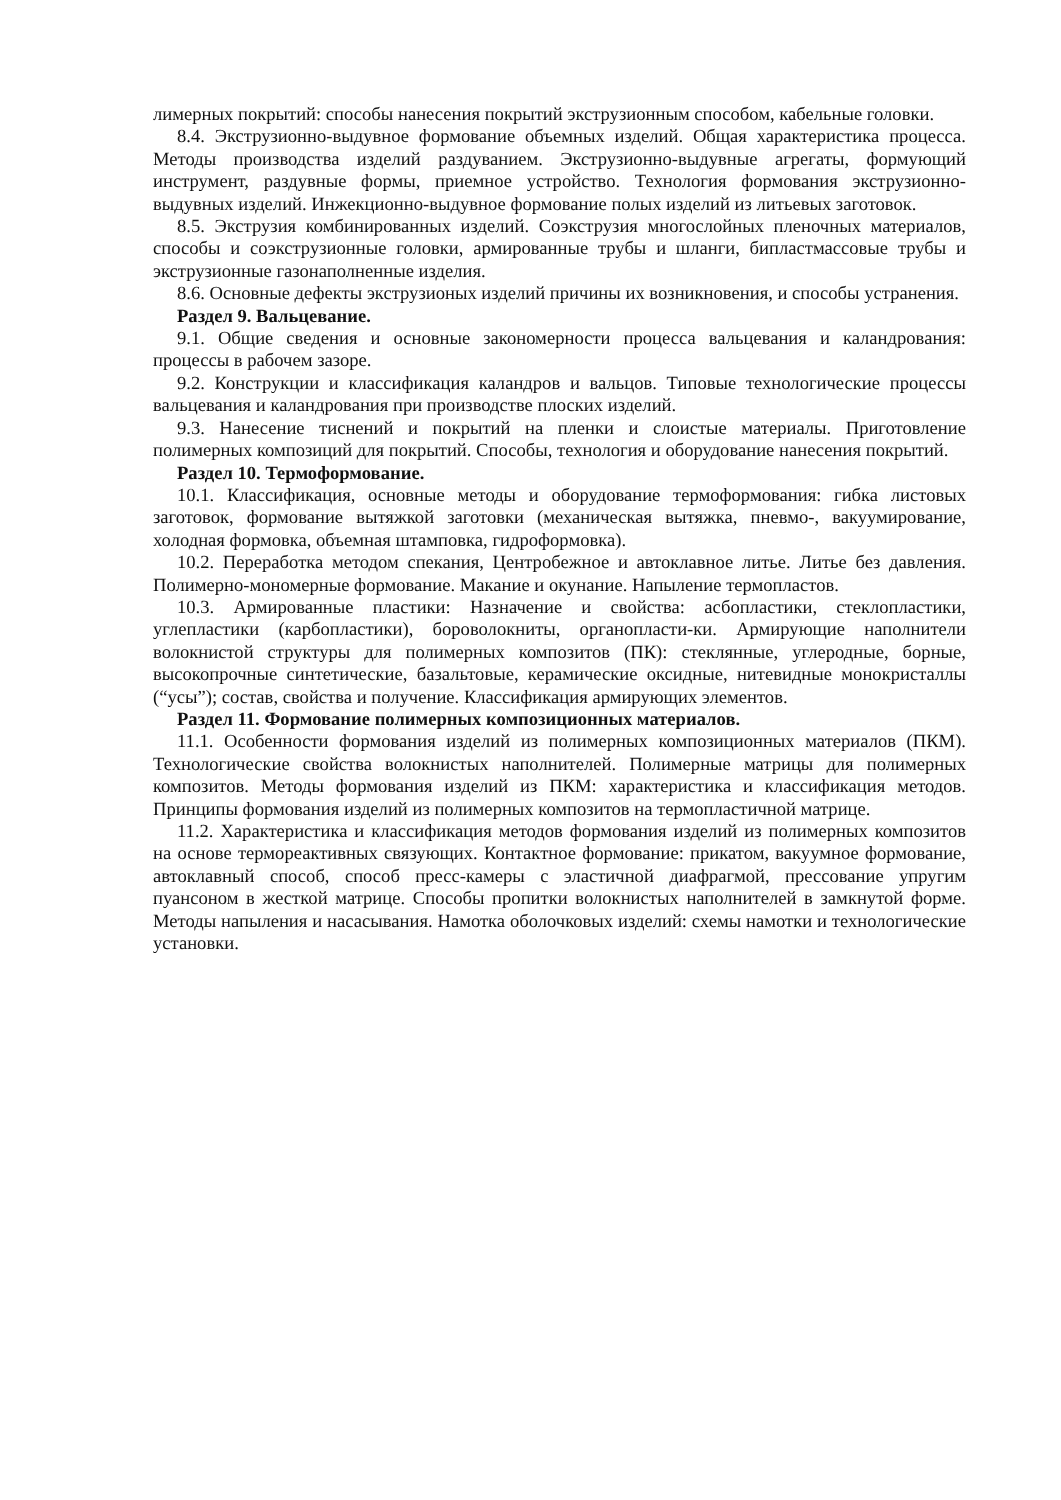лимерных покрытий: способы нанесения покрытий экструзионным способом, кабельные головки.
8.4. Экструзионно-выдувное формование объемных изделий. Общая характеристика процесса. Методы производства изделий раздуванием. Экструзионно-выдувные агрегаты, формующий инструмент, раздувные формы, приемное устройство. Технология формования экструзионно-выдувных изделий. Инжекционно-выдувное формование полых изделий из литьевых заготовок.
8.5. Экструзия комбинированных изделий. Соэкструзия многослойных пленочных материалов, способы и соэкструзионные головки, армированные трубы и шланги, бипластмассовые трубы и экструзионные газонаполненные изделия.
8.6. Основные дефекты экструзионых изделий причины их возникновения, и способы устранения.
Раздел 9. Вальцевание.
9.1. Общие сведения и основные закономерности процесса вальцевания и каландрования: процессы в рабочем зазоре.
9.2. Конструкции и классификация каландров и вальцов. Типовые технологические процессы вальцевания и каландрования при производстве плоских изделий.
9.3. Нанесение тиснений и покрытий на пленки и слоистые материалы. Приготовление полимерных композиций для покрытий. Способы, технология и оборудование нанесения покрытий.
Раздел 10. Термоформование.
10.1. Классификация, основные методы и оборудование термоформования: гибка листовых заготовок, формование вытяжкой заготовки (механическая вытяжка, пневмо-, вакуумирование, холодная формовка, объемная штамповка, гидроформовка).
10.2. Переработка методом спекания, Центробежное и автоклавное литье. Литье без давления. Полимерно-мономерные формование. Макание и окунание. Напыление термопластов.
10.3. Армированные пластики: Назначение и свойства: асбопластики, стеклопластики, углепластики (карбопластики), бороволокниты, органопласти-ки. Армирующие наполнители волокнистой структуры для полимерных композитов (ПК): стеклянные, углеродные, борные, высокопрочные синтетические, базальтовые, керамические оксидные, нитевидные монокристаллы (“усы”); состав, свойства и получение. Классификация армирующих элементов.
Раздел 11. Формование полимерных композиционных материалов.
11.1. Особенности формования изделий из полимерных композиционных материалов (ПКМ). Технологические свойства волокнистых наполнителей. Полимерные матрицы для полимерных композитов. Методы формования изделий из ПКМ: характеристика и классификация методов. Принципы формования изделий из полимерных композитов на термопластичной матрице.
11.2. Характеристика и классификация методов формования изделий из полимерных композитов на основе термореактивных связующих. Контактное формование: прикатом, вакуумное формование, автоклавный способ, способ пресс-камеры с эластичной диафрагмой, прессование упругим пуансоном в жесткой матрице. Способы пропитки волокнистых наполнителей в замкнутой форме. Методы напыления и насасывания. Намотка оболочковых изделий: схемы намотки и технологические установки.